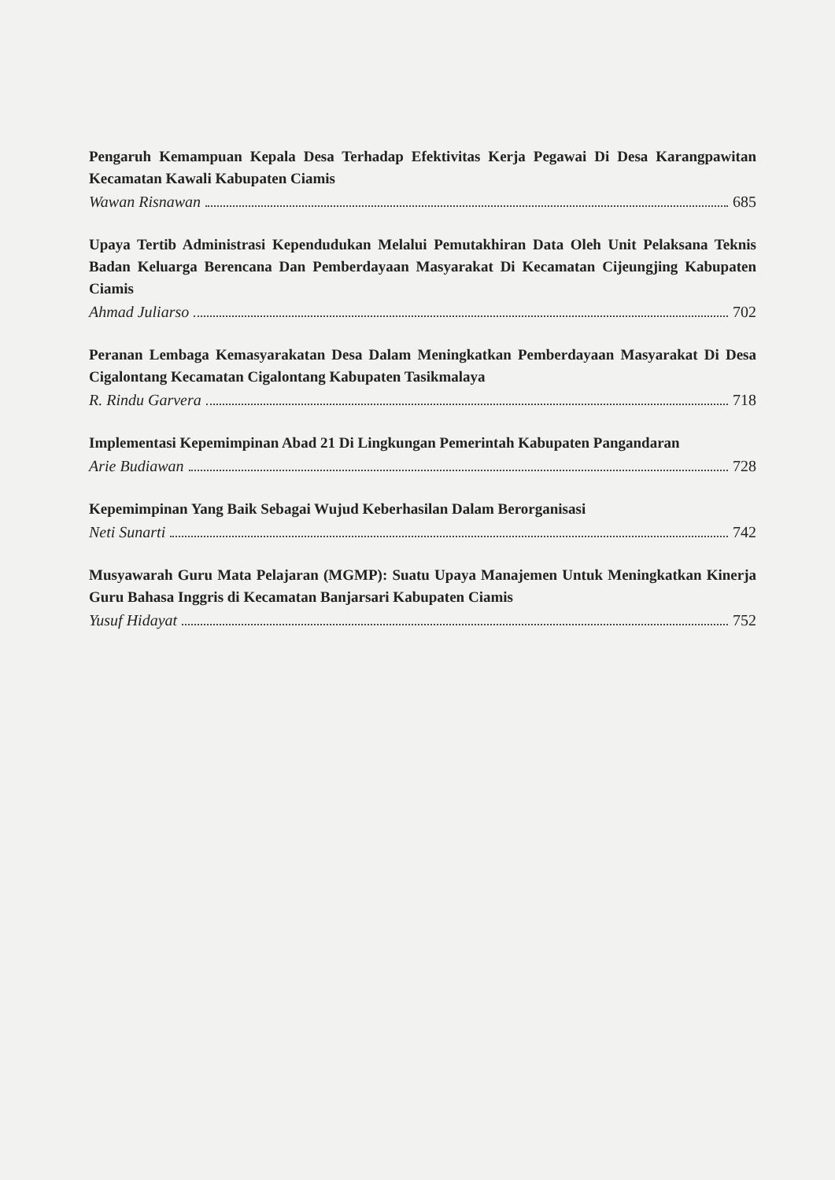Pengaruh Kemampuan Kepala Desa Terhadap Efektivitas Kerja Pegawai Di Desa Karangpawitan Kecamatan Kawali Kabupaten Ciamis
Wawan Risnawan 685
Upaya Tertib Administrasi Kependudukan Melalui Pemutakhiran Data Oleh Unit Pelaksana Teknis Badan Keluarga Berencana Dan Pemberdayaan Masyarakat Di Kecamatan Cijeungjing Kabupaten Ciamis
Ahmad Juliarso 702
Peranan Lembaga Kemasyarakatan Desa Dalam Meningkatkan Pemberdayaan Masyarakat Di Desa Cigalontang Kecamatan Cigalontang Kabupaten Tasikmalaya
R. Rindu Garvera 718
Implementasi Kepemimpinan Abad 21 Di Lingkungan Pemerintah Kabupaten Pangandaran
Arie Budiawan 728
Kepemimpinan Yang Baik Sebagai Wujud Keberhasilan Dalam Berorganisasi
Neti Sunarti 742
Musyawarah Guru Mata Pelajaran (MGMP): Suatu Upaya Manajemen Untuk Meningkatkan Kinerja Guru Bahasa Inggris di Kecamatan Banjarsari Kabupaten Ciamis
Yusuf Hidayat 752